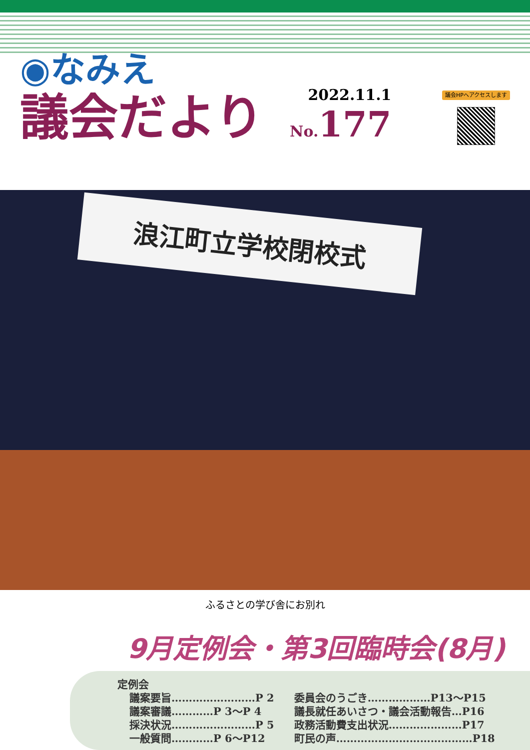◉なみえ
議会だより
2022.11.1
No. 177
議会HPへアクセスします
浪江町立学校閉校式
ふるさとの学び舎にお別れ
9月定例会・第3回臨時会(8月)
定例会
議案要旨……………………P 2
議案審議…………P 3～P 4
採決状況……………………P 5
一般質問…………P 6～P12
委員会のうごき………………P13～P15
議長就任あいさつ・議会活動報告…P16
政務活動費支出状況…………………P17
町民の声…………………………………P18